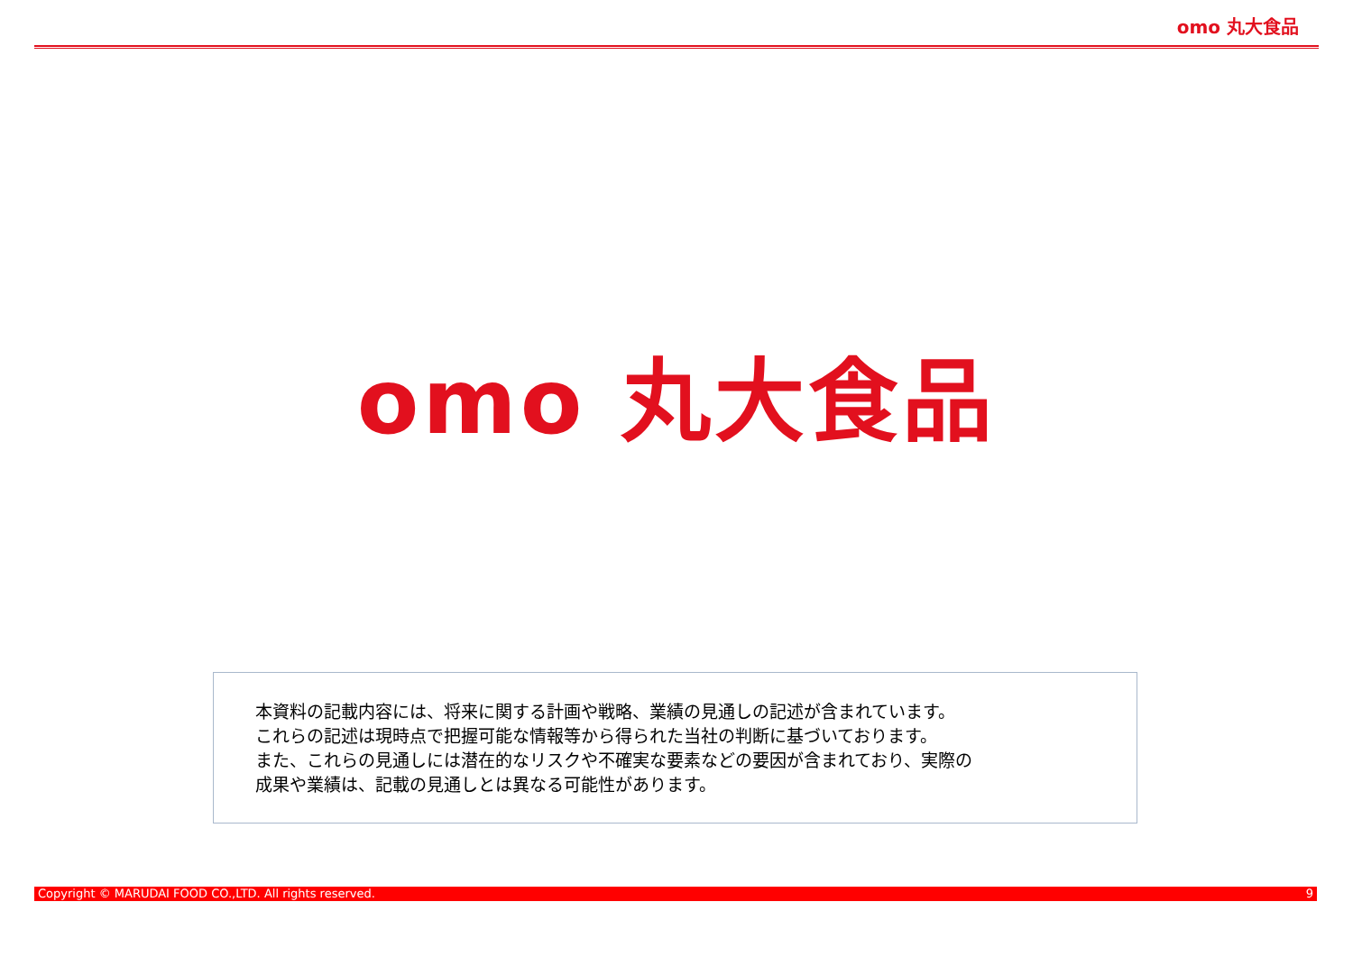omo 丸大食品
omo 丸大食品
本資料の記載内容には、将来に関する計画や戦略、業績の見通しの記述が含まれています。
これらの記述は現時点で把握可能な情報等から得られた当社の判断に基づいております。
また、これらの見通しには潜在的なリスクや不確実な要素などの要因が含まれており、実際の
成果や業績は、記載の見通しとは異なる可能性があります。
Copyright © MARUDAI FOOD CO.,LTD. All rights reserved. 9